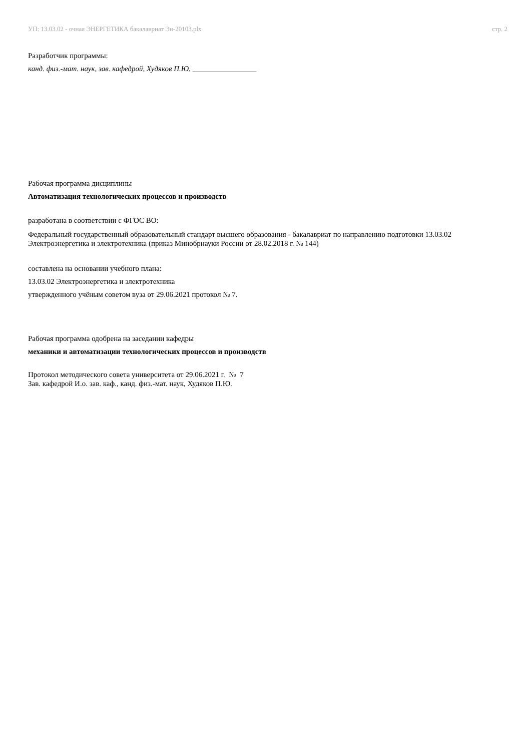УП: 13.03.02 - очная ЭНЕРГЕТИКА бакалавриат Эн-20103.plx стр. 2
Разработчик программы:
канд. физ.-мат. наук, зав. кафедрой, Худяков П.Ю. _________________
Рабочая программа дисциплины
Автоматизация технологических процессов и производств
разработана в соответствии с ФГОС ВО:
Федеральный государственный образовательный стандарт высшего образования - бакалавриат по направлению подготовки 13.03.02 Электроэнергетика и электротехника (приказ Минобрнауки России от 28.02.2018 г. № 144)
составлена на основании учебного плана:
13.03.02 Электроэнергетика и электротехника
утвержденного учёным советом вуза от 29.06.2021 протокол № 7.
Рабочая программа одобрена на заседании кафедры
механики и автоматизации технологических процессов и производств
Протокол методического совета университета от 29.06.2021 г. № 7
Зав. кафедрой И.о. зав. каф., канд. физ.-мат. наук, Худяков П.Ю.